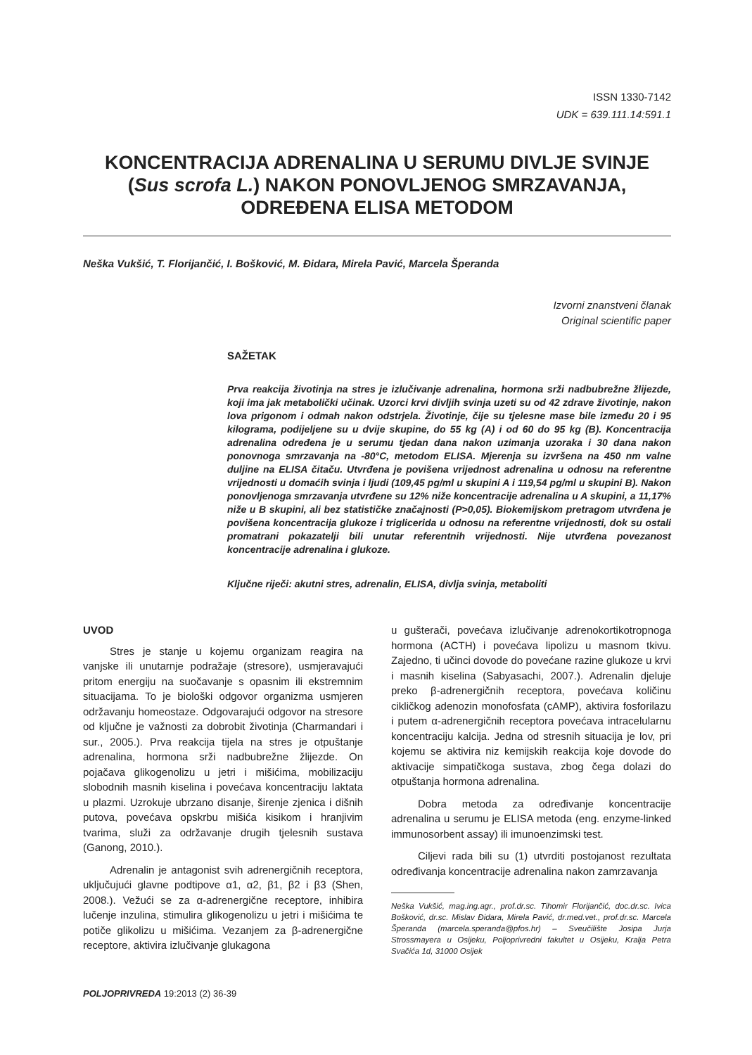ISSN 1330-7142
UDK = 639.111.14:591.1
KONCENTRACIJA ADRENALINA U SERUMU DIVLJE SVINJE (Sus scrofa L.) NAKON PONOVLJENOG SMRZAVANJA, ODREĐENA ELISA METODOM
Neška Vukšić, T. Florijančić, I. Bošković, M. Đidara, Mirela Pavić, Marcela Šperanda
Izvorni znanstveni članak
Original scientific paper
SAŽETAK
Prva reakcija životinja na stres je izlučivanje adrenalina, hormona srži nadbubrežne žlijezde, koji ima jak metabolički učinak. Uzorci krvi divljih svinja uzeti su od 42 zdrave životinje, nakon lova prigonom i odmah nakon odstrjela. Životinje, čije su tjelesne mase bile između 20 i 95 kilograma, podijeljene su u dvije skupine, do 55 kg (A) i od 60 do 95 kg (B). Koncentracija adrenalina određena je u serumu tjedan dana nakon uzimanja uzoraka i 30 dana nakon ponovnoga smrzavanja na -80°C, metodom ELISA. Mjerenja su izvršena na 450 nm valne duljine na ELISA čitaču. Utvrđena je povišena vrijednost adrenalina u odnosu na referentne vrijednosti u domaćih svinja i ljudi (109,45 pg/ml u skupini A i 119,54 pg/ml u skupini B). Nakon ponovljenoga smrzavanja utvrđene su 12% niže koncentracije adrenalina u A skupini, a 11,17% niže u B skupini, ali bez statističke značajnosti (P>0,05). Biokemijskom pretragom utvrđena je povišena koncentracija glukoze i triglicerida u odnosu na referentne vrijednosti, dok su ostali promatrani pokazatelji bili unutar referentnih vrijednosti. Nije utvrđena povezanost koncentracije adrenalina i glukoze.
Ključne riječi: akutni stres, adrenalin, ELISA, divlja svinja, metaboliti
UVOD
Stres je stanje u kojemu organizam reagira na vanjske ili unutarnje podražaje (stresore), usmjeravajući pritom energiju na suočavanje s opasnim ili ekstremnim situacijama. To je biološki odgovor organizma usmjeren održavanju homeostaze. Odgovarajući odgovor na stresore od ključne je važnosti za dobrobit životinja (Charmandari i sur., 2005.). Prva reakcija tijela na stres je otpuštanje adrenalina, hormona srži nadbubrežne žlijezde. On pojačava glikogenolizu u jetri i mišićima, mobilizaciju slobodnih masnih kiselina i povećava koncentraciju laktata u plazmi. Uzrokuje ubrzano disanje, širenje zjenica i dišnih putova, povećava opskrbu mišića kisikom i hranjivim tvarima, služi za održavanje drugih tjelesnih sustava (Ganong, 2010.).
Adrenalin je antagonist svih adrenergičnih receptora, uključujući glavne podtipove α1, α2, β1, β2 i β3 (Shen, 2008.). Vežući se za α-adrenergične receptore, inhibira lučenje inzulina, stimulira glikogenolizu u jetri i mišićima te potiče glikolizu u mišićima. Vezanjem za β-adrenergične receptore, aktivira izlučivanje glukagona
u gušterači, povećava izlučivanje adrenokortikotropnoga hormona (ACTH) i povećava lipolizu u masnom tkivu. Zajedno, ti učinci dovode do povećane razine glukoze u krvi i masnih kiselina (Sabyasachi, 2007.). Adrenalin djeluje preko β-adrenergičnih receptora, povećava količinu cikličkog adenozin monofosfata (cAMP), aktivira fosforilazu i putem α-adrenergičnih receptora povećava intracelularnu koncentraciju kalcija. Jedna od stresnih situacija je lov, pri kojemu se aktivira niz kemijskih reakcija koje dovode do aktivacije simpatičkoga sustava, zbog čega dolazi do otpuštanja hormona adrenalina.
Dobra metoda za određivanje koncentracije adrenalina u serumu je ELISA metoda (eng. enzyme-linked immunosorbent assay) ili imunoenzimski test.
Ciljevi rada bili su (1) utvrditi postojanost rezultata određivanja koncentracije adrenalina nakon zamrzavanja
Neška Vukšić, mag.ing.agr., prof.dr.sc. Tihomir Florijančić, doc.dr.sc. Ivica Bošković, dr.sc. Mislav Đidara, Mirela Pavić, dr.med.vet., prof.dr.sc. Marcela Šperanda (marcela.speranda@pfos.hr) – Sveučilište Josipa Jurja Strossmayera u Osijeku, Poljoprivredni fakultet u Osijeku, Kralja Petra Svačića 1d, 31000 Osijek
POLJOPRIVREDA 19:2013 (2) 36-39